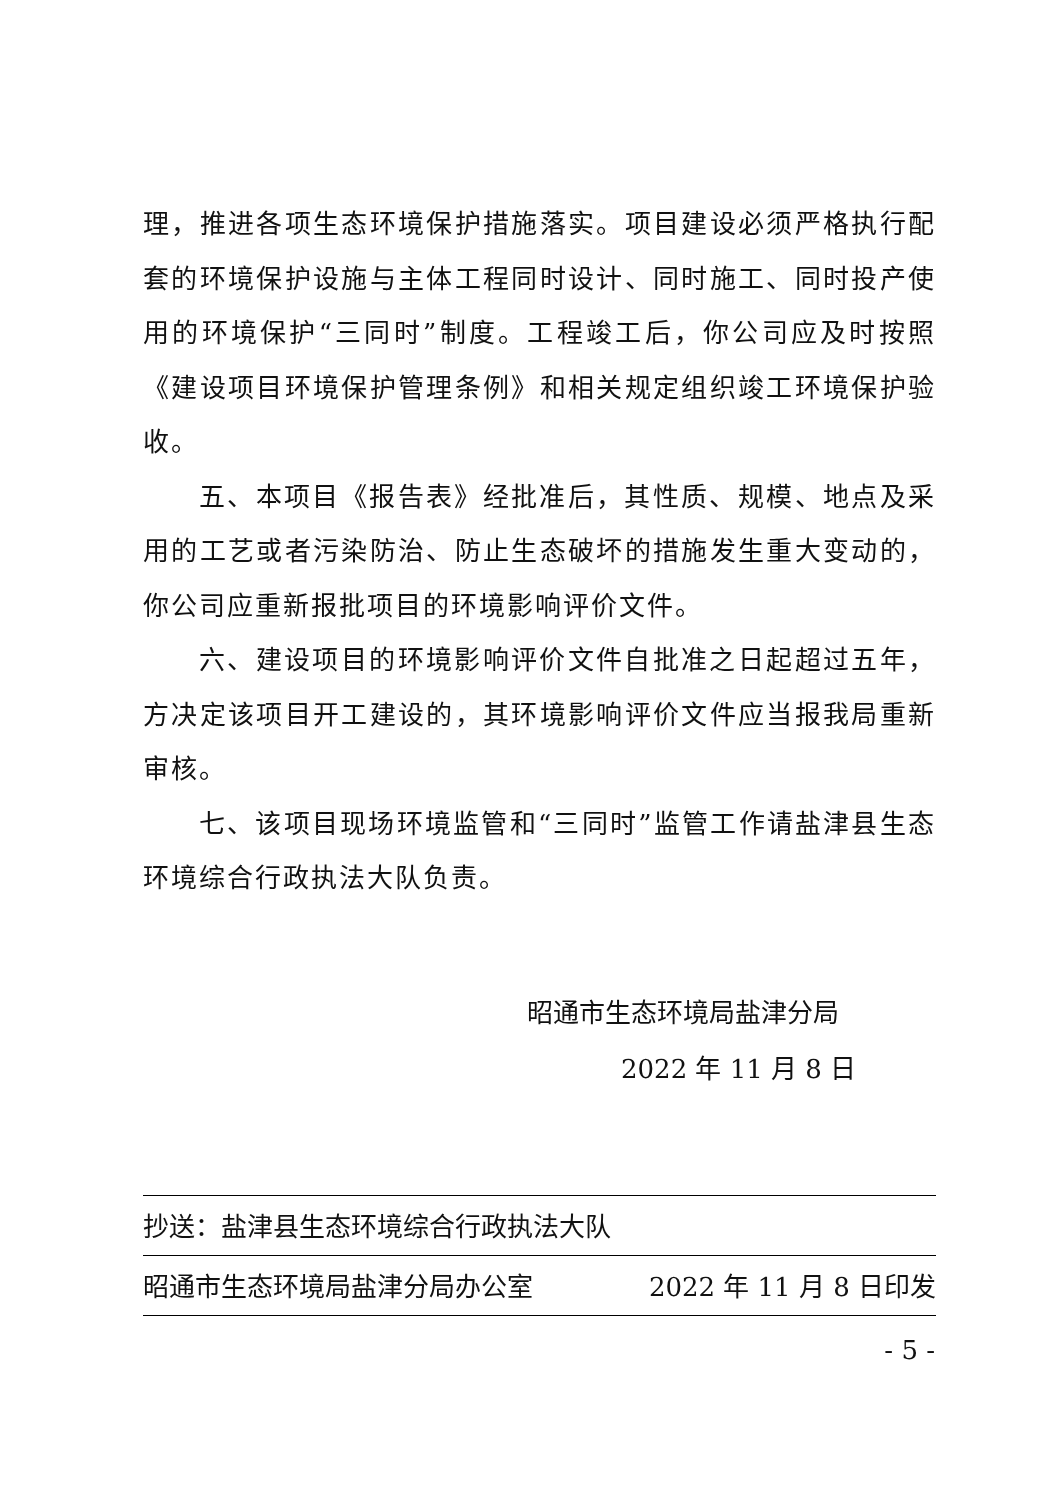理，推进各项生态环境保护措施落实。项目建设必须严格执行配套的环境保护设施与主体工程同时设计、同时施工、同时投产使用的环境保护“三同时”制度。工程竣工后，你公司应及时按照《建设项目环境保护管理条例》和相关规定组织竣工环境保护验收。
五、本项目《报告表》经批准后，其性质、规模、地点及采用的工艺或者污染防治、防止生态破坏的措施发生重大变动的，你公司应重新报批项目的环境影响评价文件。
六、建设项目的环境影响评价文件自批准之日起超过五年，方决定该项目开工建设的，其环境影响评价文件应当报我局重新审核。
七、该项目现场环境监管和“三同时”监管工作请盐津县生态环境综合行政执法大队负责。
昭通市生态环境局盐津分局
2022 年 11 月 8 日
抄送：盐津县生态环境综合行政执法大队
昭通市生态环境局盐津分局办公室 2022 年 11 月 8 日印发
- 5 -